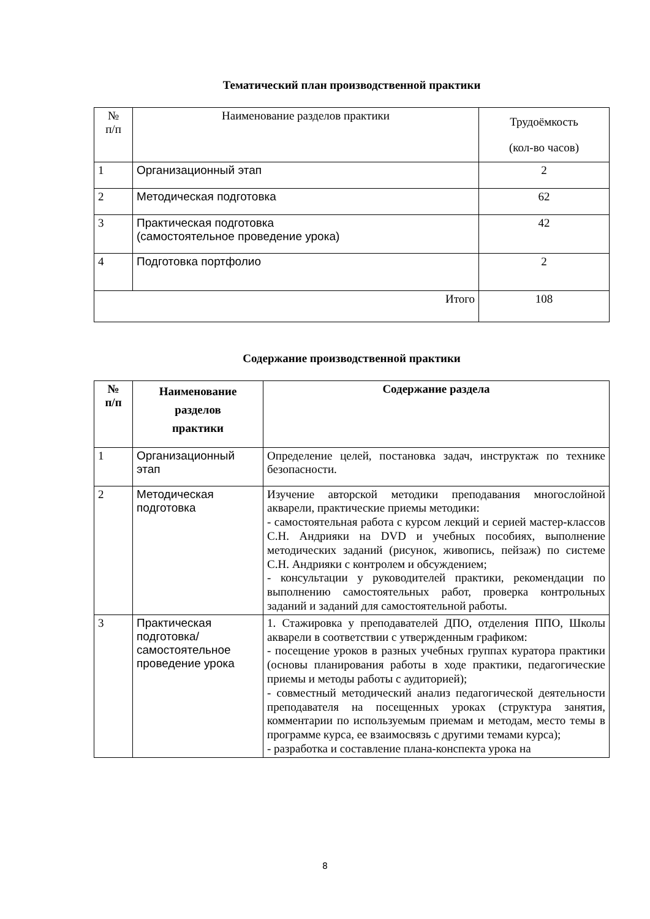Тематический план производственной практики
| № п/п | Наименование разделов практики | Трудоёмкость (кол-во часов) |
| 1 | Организационный этап | 2 |
| 2 | Методическая подготовка | 62 |
| 3 | Практическая подготовка (самостоятельное проведение урока) | 42 |
| 4 | Подготовка портфолио | 2 |
| Итого | | 108 |
Содержание производственной практики
| № п/п | Наименование разделов практики | Содержание раздела |
| --- | --- | --- |
| 1 | Организационный этап | Определение целей, постановка задач, инструктаж по технике безопасности. |
| 2 | Методическая подготовка | Изучение авторской методики преподавания многослойной акварели, практические приемы методики: - самостоятельная работа с курсом лекций и серией мастер-классов С.Н. Андрияки на DVD и учебных пособиях, выполнение методических заданий (рисунок, живопись, пейзаж) по системе С.Н. Андрияки с контролем и обсуждением; - консультации у руководителей практики, рекомендации по выполнению самостоятельных работ, проверка контрольных заданий и заданий для самостоятельной работы. |
| 3 | Практическая подготовка/ самостоятельное проведение урока | 1. Стажировка у преподавателей ДПО, отделения ППО, Школы акварели в соответствии с утвержденным графиком: - посещение уроков в разных учебных группах куратора практики (основы планирования работы в ходе практики, педагогические приемы и методы работы с аудиторией); - совместный методический анализ педагогической деятельности преподавателя на посещенных уроках (структура занятия, комментарии по используемым приемам и методам, место темы в программе курса, ее взаимосвязь с другими темами курса); - разработка и составление плана-конспекта урока на |
8